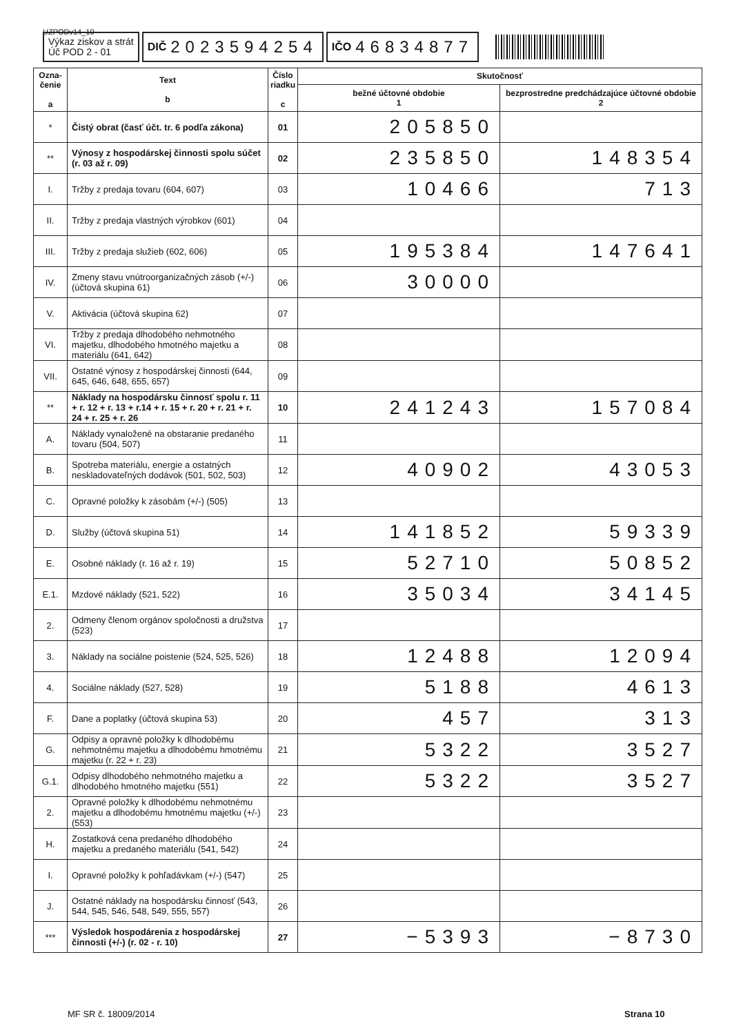UZPODv14_10
Výkaz ziskov a strát
Úč POD 2 - 01
DIČ 2023594254
IČO 46834877
| Ozna- čenie a | Text b | Číslo riadku c | Skutočnosť | |
| --- | --- | --- | --- | --- |
| | | | bežné účtovné obdobie 1 | bezprostredne predchádzajúce účtovné obdobie 2 |
| * | Čistý obrat (časť účt. tr. 6 podľa zákona) | 01 | 205850 | |
| ** | Výnosy z hospodárskej činnosti spolu súčet (r. 03 až r. 09) | 02 | 235850 | 148354 |
| I. | Tržby z predaja tovaru (604, 607) | 03 | 10466 | 713 |
| II. | Tržby z predaja vlastných výrobkov (601) | 04 | | |
| III. | Tržby z predaja služieb (602, 606) | 05 | 195384 | 147641 |
| IV. | Zmeny stavu vnútroorganizačných zásob (+/-) (účtová skupina 61) | 06 | 30000 | |
| V. | Aktivácia (účtová skupina 62) | 07 | | |
| VI. | Tržby z predaja dlhodobého nehmotného majetku, dlhodobého hmotného majetku a materiálu (641, 642) | 08 | | |
| VII. | Ostatné výnosy z hospodárskej činnosti (644, 645, 646, 648, 655, 657) | 09 | | |
| ** | Náklady na hospodársku činnosť spolu r. 11 + r. 12 + r. 13 + r.14 + r. 15 + r. 20 + r. 21 + r. 24 + r. 25 + r. 26 | 10 | 241243 | 157084 |
| A. | Náklady vynaložené na obstaranie predaného tovaru (504, 507) | 11 | | |
| B. | Spotreba materiálu, energie a ostatných neskladovateľných dodávok (501, 502, 503) | 12 | 40902 | 43053 |
| C. | Opravné položky k zásobám (+/-) (505) | 13 | | |
| D. | Služby (účtová skupina 51) | 14 | 141852 | 59339 |
| E. | Osobné náklady (r. 16 až r. 19) | 15 | 52710 | 50852 |
| E.1. | Mzdové náklady (521, 522) | 16 | 35034 | 34145 |
| 2. | Odmeny členom orgánov spoločnosti a družstva (523) | 17 | | |
| 3. | Náklady na sociálne poistenie (524, 525, 526) | 18 | 12488 | 12094 |
| 4. | Sociálne náklady (527, 528) | 19 | 5188 | 4613 |
| F. | Dane a poplatky (účtová skupina 53) | 20 | 457 | 313 |
| G. | Odpisy a opravné položky k dlhodobému nehmotnému majetku a dlhodobému hmotnému majetku (r. 22 + r. 23) | 21 | 5322 | 3527 |
| G.1. | Odpisy dlhodobého nehmotného majetku a dlhodobého hmotného majetku (551) | 22 | 5322 | 3527 |
| 2. | Opravné položky k dlhodobému nehmotnému majetku a dlhodobému hmotnému majetku (+/-) (553) | 23 | | |
| H. | Zostatková cena predaného dlhodobého majetku a predaného materiálu (541, 542) | 24 | | |
| I. | Opravné položky k pohľadávkam (+/-) (547) | 25 | | |
| J. | Ostatné náklady na hospodársku činnosť (543, 544, 545, 546, 548, 549, 555, 557) | 26 | | |
| *** | Výsledok hospodárenia z hospodárskej činnosti (+/-) (r. 02 - r. 10) | 27 | −5393 | −8730 |
MF SR č. 18009/2014 Strana 10